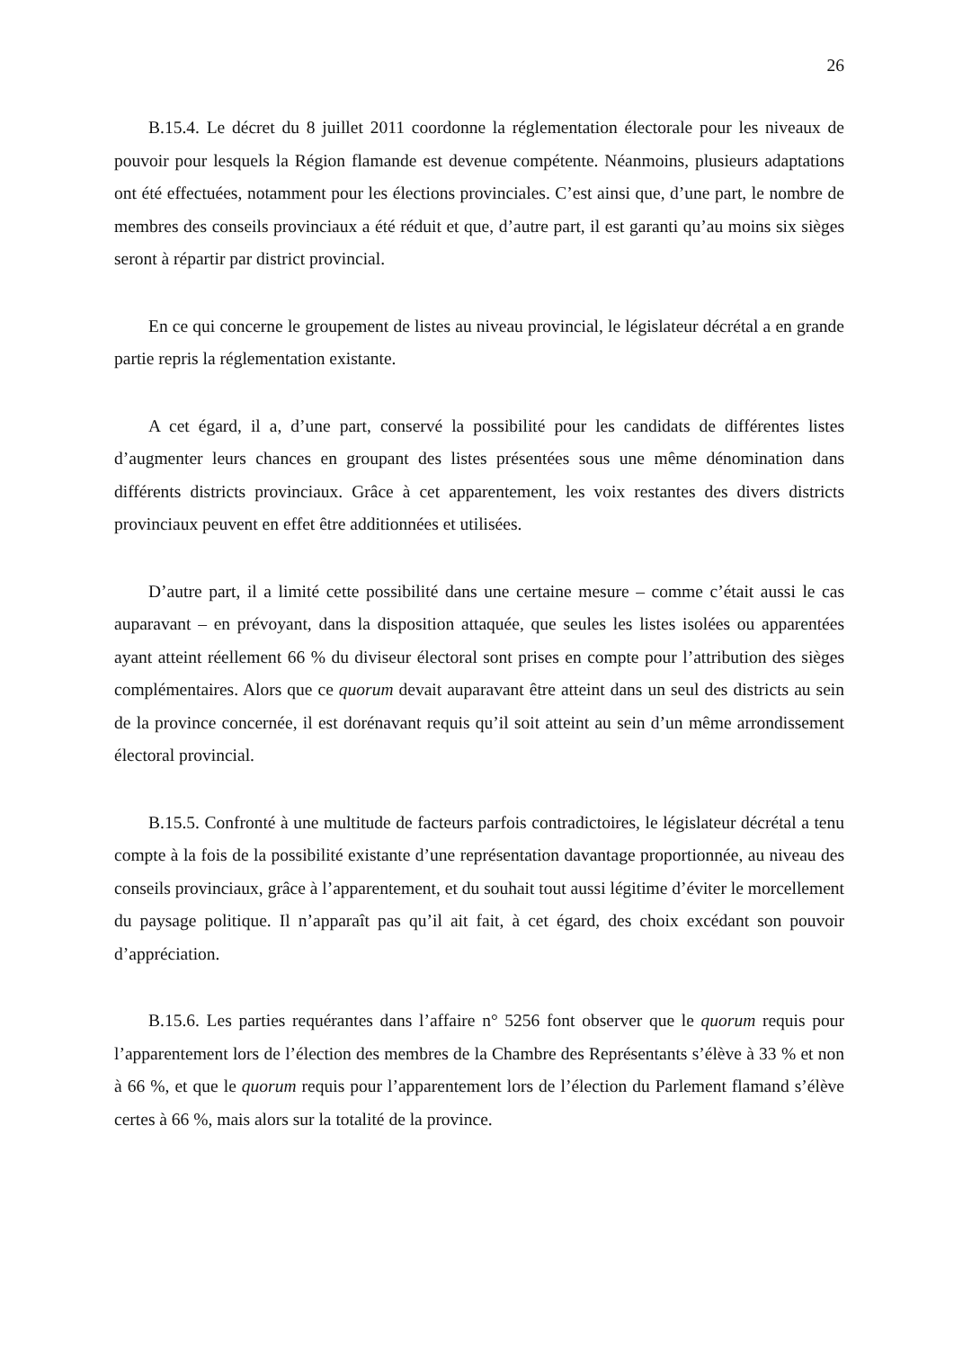26
B.15.4. Le décret du 8 juillet 2011 coordonne la réglementation électorale pour les niveaux de pouvoir pour lesquels la Région flamande est devenue compétente. Néanmoins, plusieurs adaptations ont été effectuées, notamment pour les élections provinciales. C’est ainsi que, d’une part, le nombre de membres des conseils provinciaux a été réduit et que, d’autre part, il est garanti qu’au moins six sièges seront à répartir par district provincial.
En ce qui concerne le groupement de listes au niveau provincial, le législateur décrétal a en grande partie repris la réglementation existante.
A cet égard, il a, d’une part, conservé la possibilité pour les candidats de différentes listes d’augmenter leurs chances en groupant des listes présentées sous une même dénomination dans différents districts provinciaux. Grâce à cet apparentement, les voix restantes des divers districts provinciaux peuvent en effet être additionnées et utilisées.
D’autre part, il a limité cette possibilité dans une certaine mesure – comme c’était aussi le cas auparavant – en prévoyant, dans la disposition attaquée, que seules les listes isolées ou apparentées ayant atteint réellement 66 % du diviseur électoral sont prises en compte pour l’attribution des sièges complémentaires. Alors que ce quorum devait auparavant être atteint dans un seul des districts au sein de la province concernée, il est dorénavant requis qu’il soit atteint au sein d’un même arrondissement électoral provincial.
B.15.5. Confronté à une multitude de facteurs parfois contradictoires, le législateur décrétal a tenu compte à la fois de la possibilité existante d’une représentation davantage proportionnée, au niveau des conseils provinciaux, grâce à l’apparentement, et du souhait tout aussi légitime d’éviter le morcellement du paysage politique. Il n’apparaît pas qu’il ait fait, à cet égard, des choix excédant son pouvoir d’appréciation.
B.15.6. Les parties requérantes dans l’affaire n° 5256 font observer que le quorum requis pour l’apparentement lors de l’élection des membres de la Chambre des Représentants s’élève à 33 % et non à 66 %, et que le quorum requis pour l’apparentement lors de l’élection du Parlement flamand s’élève certes à 66 %, mais alors sur la totalité de la province.